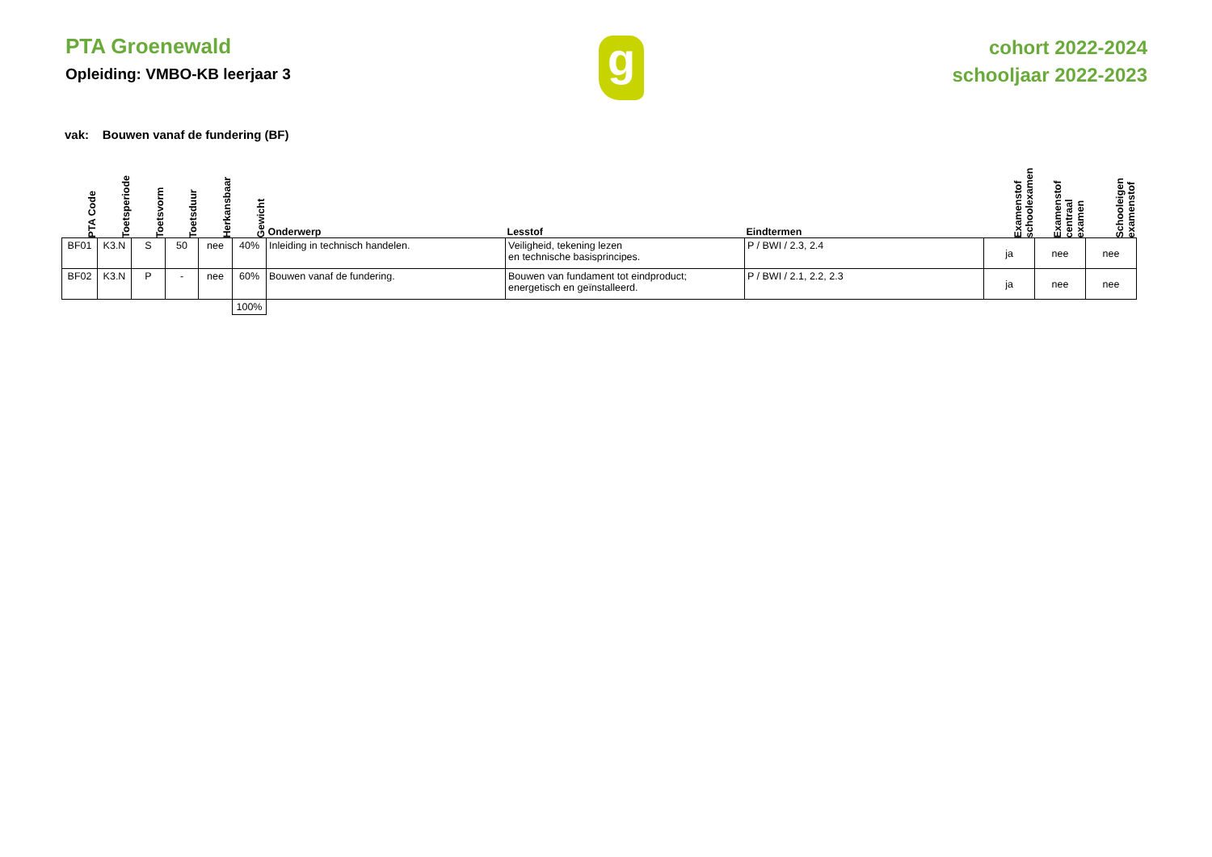PTA Groenewald
Opleiding: VMBO-KB leerjaar 3
g
cohort 2022-2024
schooljaar 2022-2023
vak: Bouwen vanaf de fundering (BF)
| PTA Code | Toetsperiode | Toetsvorm | Toetsduur | Herkansbaar | Gewicht | Onderwerp | Lesstof | Eindtermen | Examenstof schoolexamen | Examenstof centraal examen | Schooleigen examenstof |
| --- | --- | --- | --- | --- | --- | --- | --- | --- | --- | --- | --- |
| BF01 | K3.N | S | 50 | nee | 40% | Inleiding in technisch handelen. | Veiligheid, tekening lezen en technische basisprincipes. | P / BWI / 2.3, 2.4 | ja | nee | nee |
| BF02 | K3.N | P | - | nee | 60% | Bouwen vanaf de fundering. | Bouwen van fundament tot eindproduct; energetisch en geïnstalleerd. | P / BWI / 2.1, 2.2, 2.3 | ja | nee | nee |
| | | | | | 100% | | | | | | |